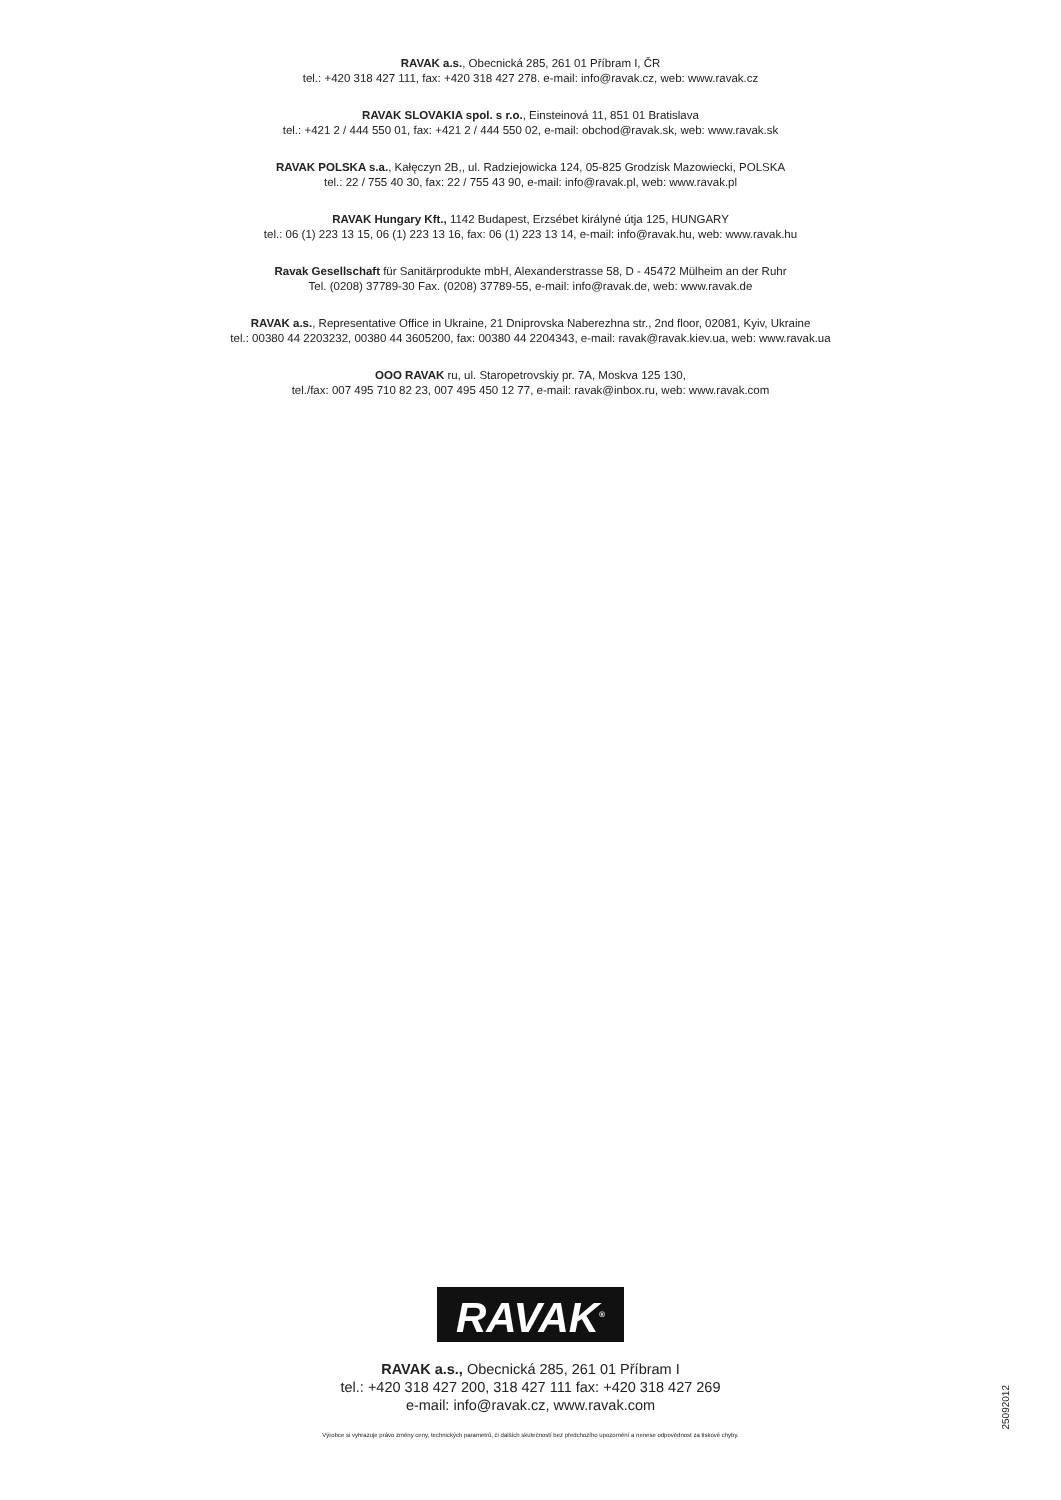RAVAK a.s., Obecnická 285, 261 01 Příbram I, ČR
tel.: +420 318 427 111, fax: +420 318 427 278. e-mail: info@ravak.cz, web: www.ravak.cz
RAVAK SLOVAKIA spol. s r.o., Einsteinová 11, 851 01 Bratislava
tel.: +421 2 / 444 550 01, fax: +421 2 / 444 550 02, e-mail: obchod@ravak.sk, web: www.ravak.sk
RAVAK POLSKA s.a., Kałęczyn 2B,, ul. Radziejowicka 124, 05-825 Grodzisk Mazowiecki, POLSKA
tel.: 22 / 755 40 30, fax: 22 / 755 43 90, e-mail: info@ravak.pl, web: www.ravak.pl
RAVAK Hungary Kft., 1142 Budapest, Erzsébet királyné útja 125, HUNGARY
tel.: 06 (1) 223 13 15, 06 (1) 223 13 16, fax: 06 (1) 223 13 14, e-mail: info@ravak.hu, web: www.ravak.hu
Ravak Gesellschaft für Sanitärprodukte mbH, Alexanderstrasse 58, D - 45472 Mülheim an der Ruhr
Tel. (0208) 37789-30 Fax. (0208) 37789-55, e-mail: info@ravak.de, web: www.ravak.de
RAVAK a.s., Representative Office in Ukraine, 21 Dniprovska Naberezhna str., 2nd floor, 02081, Kyiv, Ukraine
tel.: 00380 44 2203232, 00380 44 3605200, fax: 00380 44 2204343, e-mail: ravak@ravak.kiev.ua, web: www.ravak.ua
OOO RAVAK ru, ul. Staropetrovskiy pr. 7A, Moskva 125 130,
tel./fax: 007 495 710 82 23, 007 495 450 12 77, e-mail: ravak@inbox.ru, web: www.ravak.com
RAVAK<sup>®</sup>
RAVAK a.s., Obecnická 285, 261 01 Příbram I
tel.: +420 318 427 200, 318 427 111 fax: +420 318 427 269
e-mail: info@ravak.cz, www.ravak.com
Výrobce si vyhrazuje právo změny ceny, technických parametrů, či dalších skutečností bez předchozího upozornění a nenese odpovědnost za tiskové chyby.
25092012